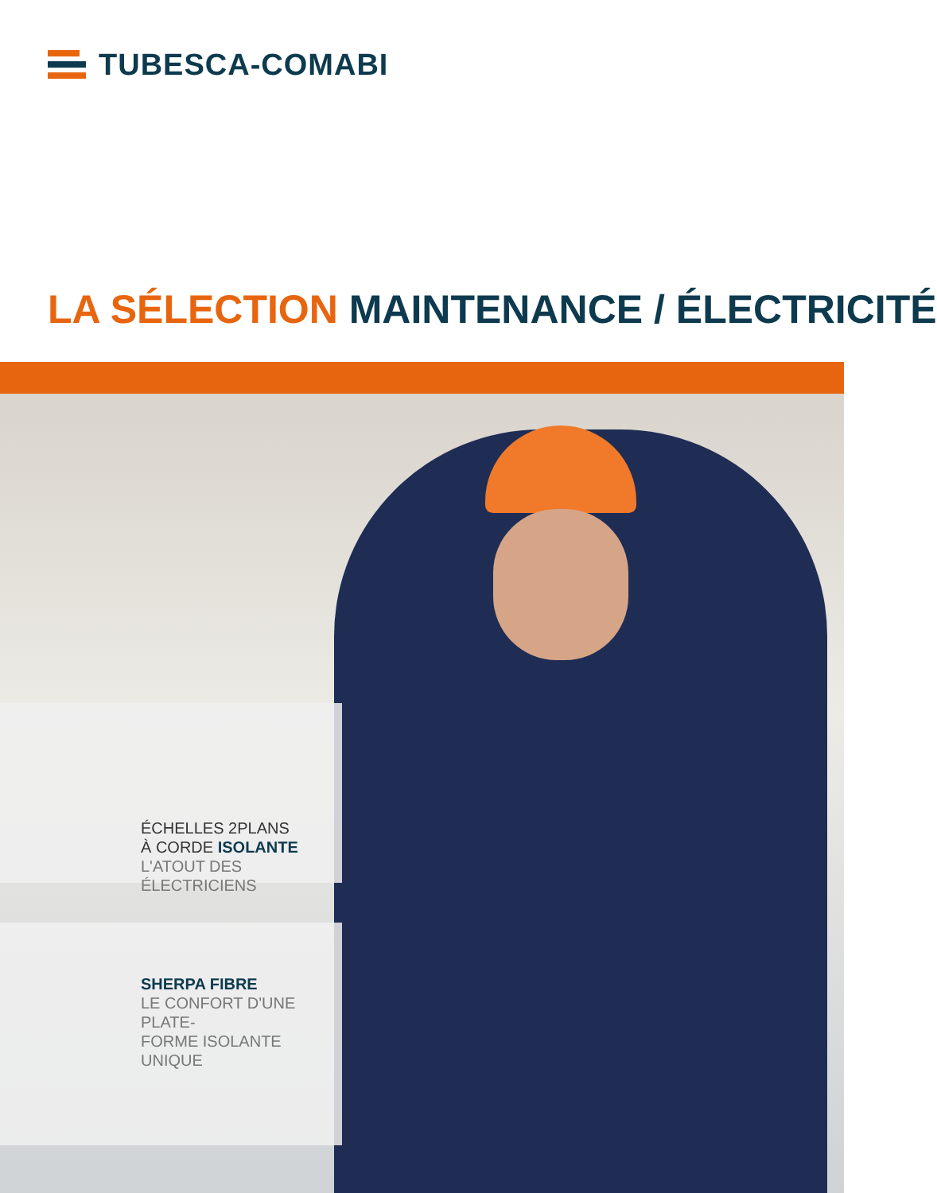TUBESCA-COMABI
LA SÉLECTION MAINTENANCE / ÉLECTRICITÉ
ÉCHELLES 2PLANS
À CORDE ISOLANTE
L'ATOUT DES ÉLECTRICIENS
SHERPA FIBRE
LE CONFORT D'UNE PLATE-
FORME ISOLANTE UNIQUE